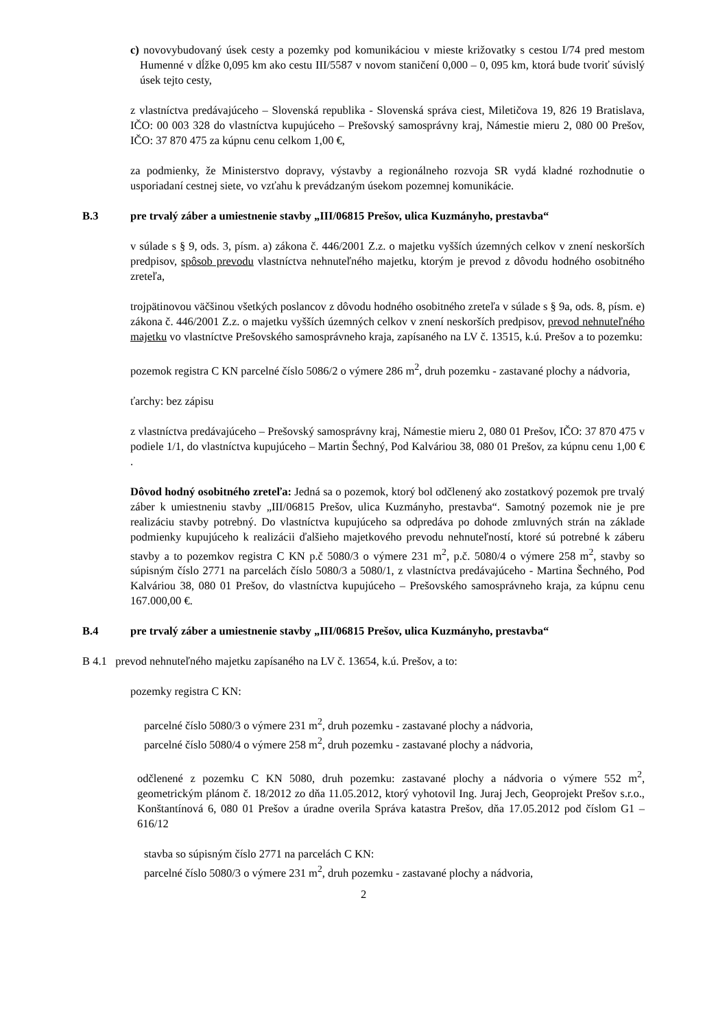c) novovybudovaný úsek cesty a pozemky pod komunikáciou v mieste križovatky s cestou I/74 pred mestom Humenné v dĺžke 0,095 km ako cestu III/5587 v novom staničení 0,000 – 0, 095 km, ktorá bude tvoriť súvislý úsek tejto cesty,
z vlastníctva predávajúceho – Slovenská republika - Slovenská správa ciest, Miletičova 19, 826 19 Bratislava, IČO: 00 003 328 do vlastníctva kupujúceho – Prešovský samosprávny kraj, Námestie mieru 2, 080 00 Prešov, IČO: 37 870 475 za kúpnu cenu celkom 1,00 €,
za podmienky, že Ministerstvo dopravy, výstavby a regionálneho rozvoja SR vydá kladné rozhodnutie o usporiadaní cestnej siete, vo vzťahu k prevádzaným úsekom pozemnej komunikácie.
B.3 pre trvalý záber a umiestnenie stavby „III/06815 Prešov, ulica Kuzmányho, prestavba“
v súlade s § 9, ods. 3, písm. a) zákona č. 446/2001 Z.z. o majetku vyšších územných celkov v znení neskorších predpisov, spôsob prevodu vlastníctva nehnuteľného majetku, ktorým je prevod z dôvodu hodného osobitného zreteľa,
trojpätinovou väčšinou všetkých poslancov z dôvodu hodného osobitného zreteľa v súlade s § 9a, ods. 8, písm. e) zákona č. 446/2001 Z.z. o majetku vyšších územných celkov v znení neskorších predpisov, prevod nehnuteľného majetku vo vlastníctve Prešovského samosprávneho kraja, zapísaného na LV č. 13515, k.ú. Prešov a to pozemku:
pozemok registra C KN parcelné číslo 5086/2 o výmere 286 m<sup>2</sup>, druh pozemku - zastavané plochy a nádvoria,
ťarchy: bez zápisu
z vlastníctva predávajúceho – Prešovský samosprávny kraj, Námestie mieru 2, 080 01 Prešov, IČO: 37 870 475 v podiele 1/1, do vlastníctva kupujúceho – Martin Šechný, Pod Kalváriou 38, 080 01 Prešov, za kúpnu cenu 1,00 € .
Dôvod hodný osobitného zreteľa: Jedná sa o pozemok, ktorý bol odčlenený ako zostatkový pozemok pre trvalý záber k umiestneniu stavby „III/06815 Prešov, ulica Kuzmányho, prestavba“. Samotný pozemok nie je pre realizáciu stavby potrebný. Do vlastníctva kupujúceho sa odpredáva po dohode zmluvných strán na základe podmienky kupujúceho k realizácii ďalšieho majetkového prevodu nehnuteľností, ktoré sú potrebné k záberu stavby a to pozemkov registra C KN p.č 5080/3 o výmere 231 m<sup>2</sup>, p.č. 5080/4 o výmere 258 m<sup>2</sup>, stavby so súpisným číslo 2771 na parcelách číslo 5080/3 a 5080/1, z vlastníctva predávajúceho - Martina Šechného, Pod Kalváriou 38, 080 01 Prešov, do vlastníctva kupujúceho – Prešovského samosprávneho kraja, za kúpnu cenu 167.000,00 €.
B.4 pre trvalý záber a umiestnenie stavby „III/06815 Prešov, ulica Kuzmányho, prestavba“
B 4.1 prevod nehnuteľného majetku zapísaného na LV č. 13654, k.ú. Prešov, a to:
pozemky registra C KN:
parcelné číslo 5080/3 o výmere 231 m<sup>2</sup>, druh pozemku - zastavané plochy a nádvoria,
parcelné číslo 5080/4 o výmere 258 m<sup>2</sup>, druh pozemku - zastavané plochy a nádvoria,
odčlenené z pozemku C KN 5080, druh pozemku: zastavané plochy a nádvoria o výmere 552 m<sup>2</sup>, geometrickým plánom č. 18/2012 zo dňa 11.05.2012, ktorý vyhotovil Ing. Juraj Jech, Geoprojekt Prešov s.r.o., Konštantínová 6, 080 01 Prešov a úradne overila Správa katastra Prešov, dňa 17.05.2012 pod číslom G1 – 616/12
stavba so súpisným číslo 2771 na parcelách C KN:
parcelné číslo 5080/3 o výmere 231 m<sup>2</sup>, druh pozemku - zastavané plochy a nádvoria,
2